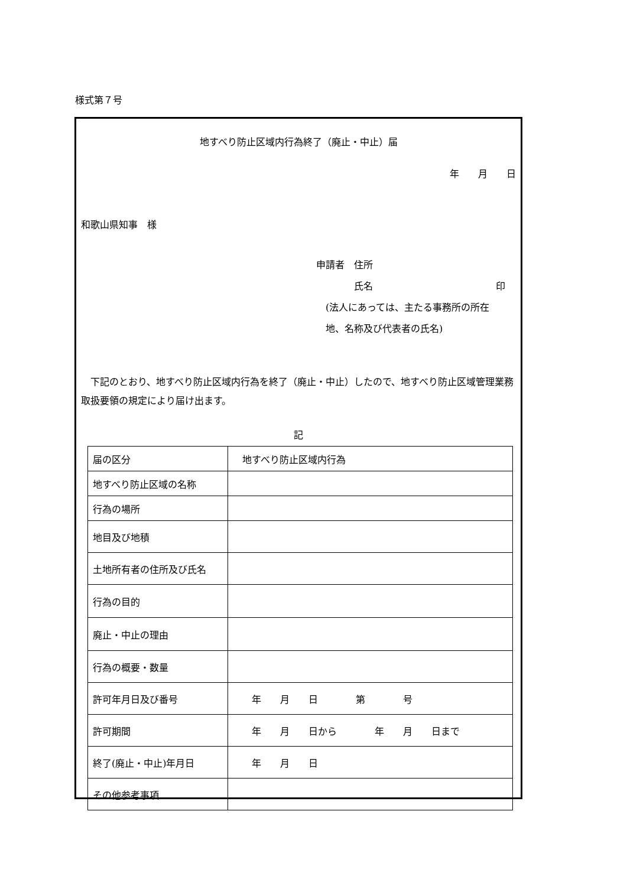様式第７号
地すべり防止区域内行為終了（廃止・中止）届
年　　月　　日
和歌山県知事　様
申請者　住所
　　　　氏名　　　　　　　　　　　　　印
　(法人にあっては、主たる事務所の所在
　地、名称及び代表者の氏名)
下記のとおり、地すべり防止区域内行為を終了（廃止・中止）したので、地すべり防止区域管理業務取扱要領の規定により届け出ます。
記
| 届の区分 | 地すべり防止区域内行為 |
| 地すべり防止区域の名称 | |
| 行為の場所 | |
| 地目及び地積 | |
| 土地所有者の住所及び氏名 | |
| 行為の目的 | |
| 廃止・中止の理由 | |
| 行為の概要・数量 | |
| 許可年月日及び番号 | 年 月 日 第 号 |
| 許可期間 | 年 月 日から 年 月 日まで |
| 終了(廃止・中止)年月日 | 年 月 日 |
| その他参考事項 | |